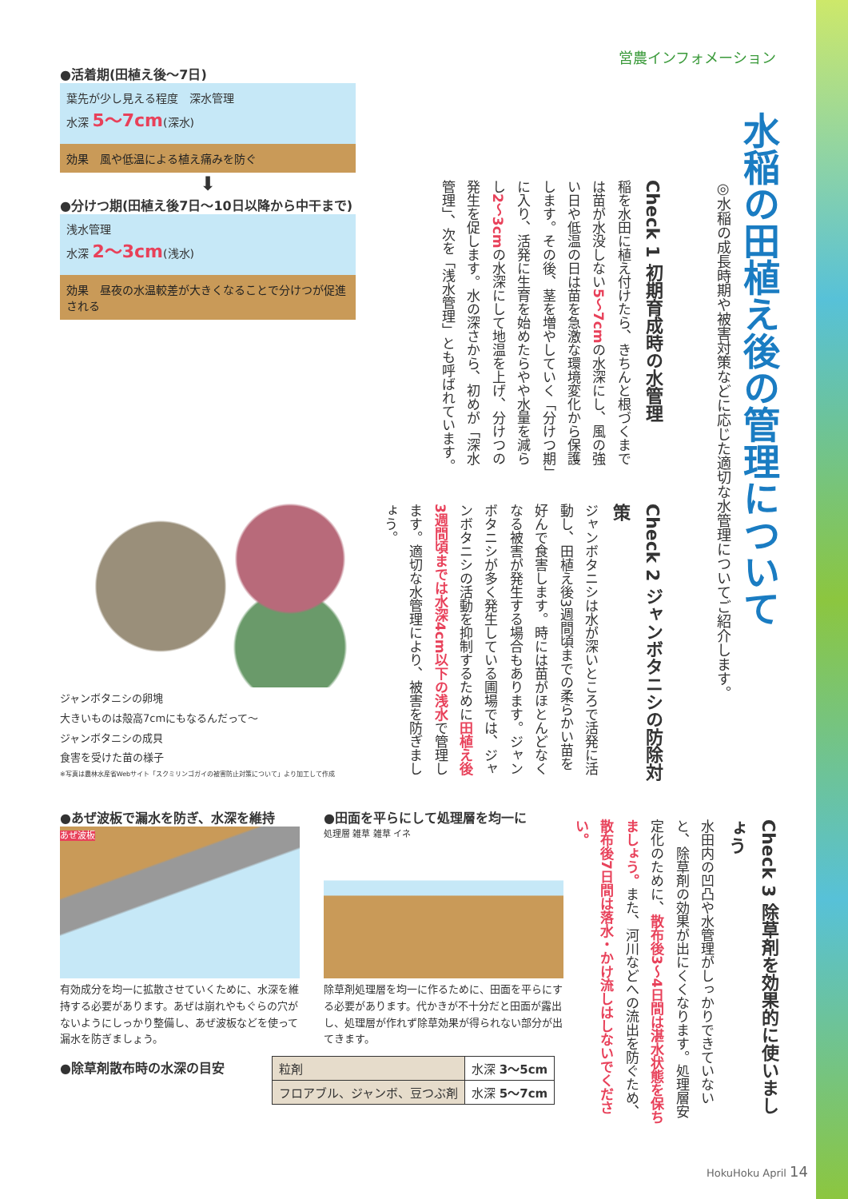営農インフォメーション
水稲の田植え後の管理について
◎水稲の成長時期や被害対策などに応じた適切な水管理についてご紹介します。
●活着期(田植え後〜7日)
葉先が少し見える程度　深水管理
水深 5〜7cm(深水)
効果　風や低温による植え痛みを防ぐ
⬇
●分けつ期(田植え後7日〜10日以降から中干まで)
浅水管理
水深 2〜3cm(浅水)
効果　昼夜の水温較差が大きくなることで分けつが促進される
Check 1 初期育成時の水管理
稲を水田に植え付けたら、きちんと根づくまでは苗が水没しない5〜7cmの水深にし、風の強い日や低温の日は苗を急激な環境変化から保護します。その後、茎を増やしていく「分けつ期」に入り、活発に生育を始めたらやや水量を減らし2〜3cmの水深にして地温を上げ、分けつの発生を促します。水の深さから、初めが「深水管理」、次を「浅水管理」とも呼ばれています。
ジャンボタニシの卵塊
大きいものは殻高7cmにもなるんだって〜
ジャンボタニシの成貝
食害を受けた苗の様子
※写真は農林水産省Webサイト「スクミリンゴガイの被害防止対策について」より加工して作成
Check 2 ジャンボタニシの防除対策
ジャンボタニシは水が深いところで活発に活動し、田植え後3週間頃までの柔らかい苗を好んで食害します。時には苗がほとんどなくなる被害が発生する場合もあります。ジャンボタニシが多く発生している圃場では、ジャンボタニシの活動を抑制するために田植え後3週間頃までは水深4cm以下の浅水で管理します。適切な水管理により、被害を防ぎましょう。
●あぜ波板で漏水を防ぎ、水深を維持
あぜ波板
有効成分を均一に拡散させていくために、水深を維持する必要があります。あぜは崩れやもぐらの穴がないようにしっかり整備し、あぜ波板などを使って漏水を防ぎましょう。
●除草剤散布時の水深の目安
●田面を平らにして処理層を均一に
処理層 雑草 雑草 イネ
除草剤処理層を均一に作るために、田面を平らにする必要があります。代かきが不十分だと田面が露出し、処理層が作れず除草効果が得られない部分が出てきます。
| 粒剤 | 水深 3〜5cm |
| フロアブル、ジャンボ、豆つぶ剤 | 水深 5〜7cm |
Check 3 除草剤を効果的に使いましょう
水田内の凹凸や水管理がしっかりできていないと、除草剤の効果が出にくくなります。処理層安定化のために、散布後3〜4日間は湛水状態を保ちましょう。また、河川などへの流出を防ぐため、散布後7日間は落水・かけ流しはしないでください。
HokuHoku April 14